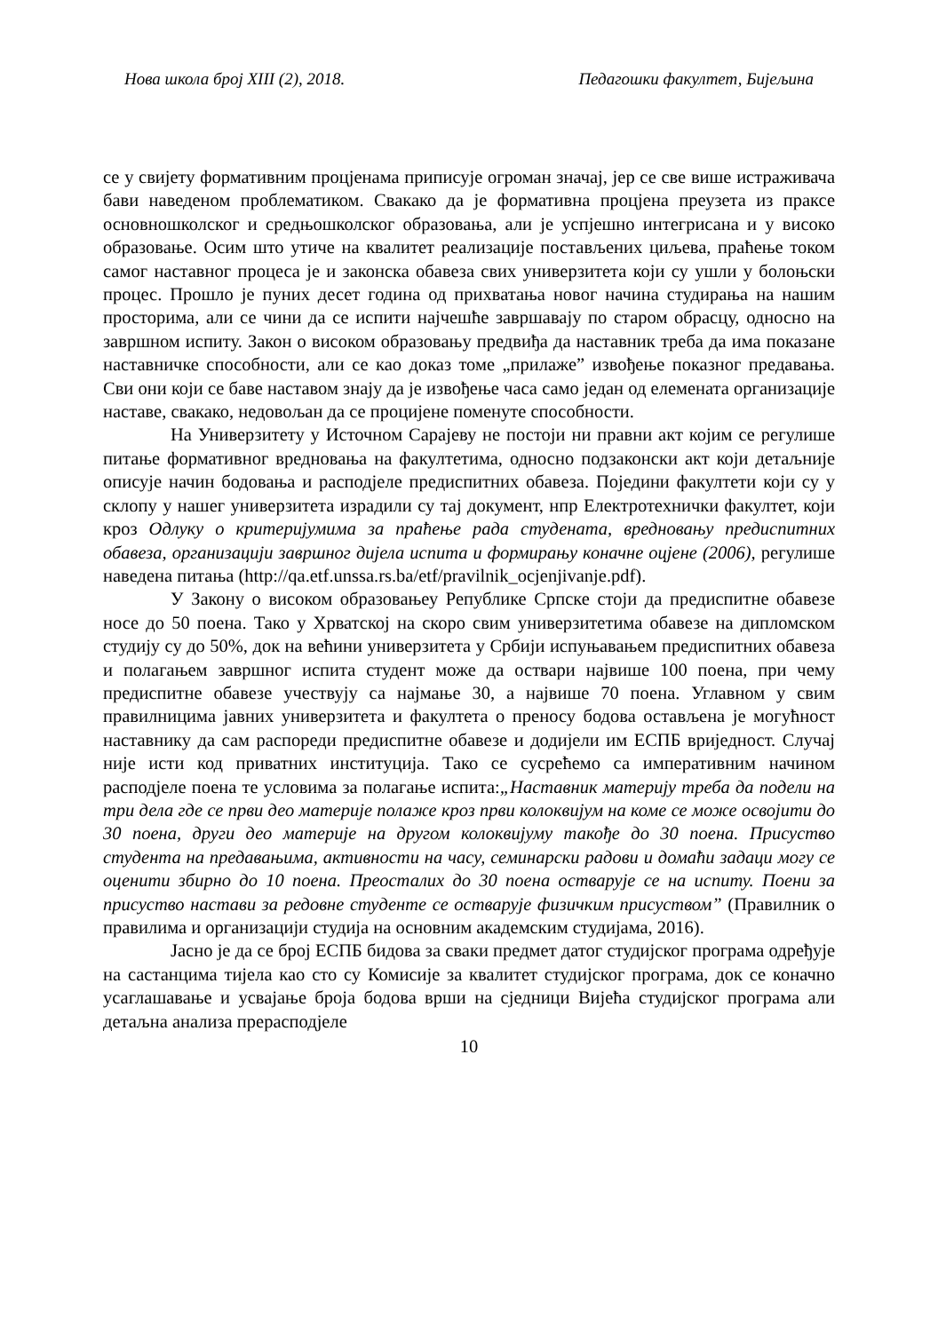Нова школа број XIII (2), 2018. Педагошки факултет, Бијељина
се у свијету формативним процјенама приписује огроман значај, јер се све више истраживача бави наведеном проблематиком. Свакако да је формативна процјена преузета из праксе основношколског и средњошколског образовања, али је успјешно интегрисана и у високо образовање. Осим што утиче на квалитет реализације постављених циљева, праћење током самог наставног процеса је и законска обавеза свих универзитета који су ушли у болоњски процес. Прошло је пуних десет година од прихватања новог начина студирања на нашим просторима, али се чини да се испити најчешће завршавају по старом обрасцу, односно на завршном испиту. Закон о високом образовању предвиђа да наставник треба да има показане наставничке способности, али се као доказ томе „прилаже” извођење показног предавања. Сви они који се баве наставом знају да је извођење часа само један од елемената организације наставе, свакако, недовољан да се процијене поменуте способности.
На Универзитету у Источном Сарајеву не постоји ни правни акт којим се регулише питање формативног вредновања на факултетима, односно подзаконски акт који детаљније описује начин бодовања и расподјеле предиспитних обавеза. Поједини факултети који су у склопу у нашег универзитета израдили су тај документ, нпр Електротехнички факултет, који кроз Одлуку о критеријумима за праћење рада студената, вредновању предиспитних обавеза, организацији завршног дијела испита и формирању коначне оцјене (2006), регулише наведена питања (http://qa.etf.unssa.rs.ba/etf/pravilnik_ocjenjivanje.pdf).
У Закону о високом образовањеу Републике Српске стоји да предиспитне обавезе носе до 50 поена. Тако у Хрватској на скоро свим универзитетима обавезе на дипломском студију су до 50%, док на већини универзитета у Србији испуњавањем предиспитних обавеза и полагањем завршног испита студент може да оствари највише 100 поена, при чему предиспитне обавезе учествују са најмање 30, а највише 70 поена. Углавном у свим правилницима јавних универзитета и факултета о преносу бодова остављена је могућност наставнику да сам распореди предиспитне обавезе и додијели им ЕСПБ вриједност. Случај није исти код приватних институција. Тако се сусрећемо са императивним начином расподјеле поена те условима за полагање испита:„Наставник материју треба да подели на три дела где се први део материје полаже кроз први колоквијум на коме се може освојити до 30 поена, други део материје на другом колоквијуму такође до 30 поена. Присуство студента на предавањима, активности на часу, семинарски радови и домаћи задаци могу се оценити збирно до 10 поена. Преосталих до 30 поена остварује се на испиту. Поени за присуство настави за редовне студенте се остварује физичким присуством” (Правилник о правилима и организацији студија на основним академским студијама, 2016).
Јасно је да се број ЕСПБ бидова за сваки предмет датог студијског програма одређује на састанцима тијела као сто су Комисије за квалитет студијског програма, док се коначно усаглашавање и усвајање броја бодова врши на сједници Вијећа студијског програма али детаљна анализа прерасподјеле
10